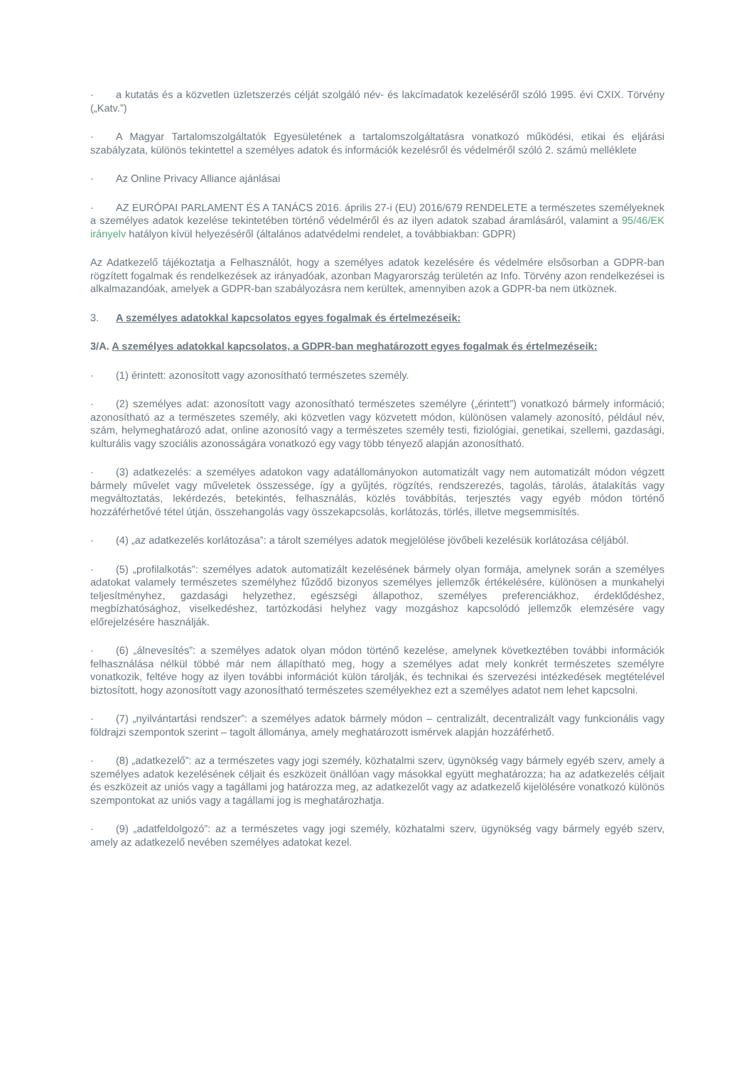· a kutatás és a közvetlen üzletszerzés célját szolgáló név- és lakcímadatok kezeléséről szóló 1995. évi CXIX. Törvény („Katv.”)
· A Magyar Tartalomszolgáltatók Egyesületének a tartalomszolgáltatásra vonatkozó működési, etikai és eljárási szabályzata, különös tekintettel a személyes adatok és információk kezelésről és védelméről szóló 2. számú melléklete
· Az Online Privacy Alliance ajánlásai
· AZ EURÓPAI PARLAMENT ÉS A TANÁCS 2016. április 27-i (EU) 2016/679 RENDELETE a természetes személyeknek a személyes adatok kezelése tekintetében történő védelméről és az ilyen adatok szabad áramlásáról, valamint a 95/46/EK irányelv hatályon kívül helyezéséről (általános adatvédelmi rendelet, a továbbiakban: GDPR)
Az Adatkezelő tájékoztatja a Felhasználót, hogy a személyes adatok kezelésére és védelmére elsősorban a GDPR-ban rögzített fogalmak és rendelkezések az irányadóak, azonban Magyarország területén az Info. Törvény azon rendelkezései is alkalmazandóak, amelyek a GDPR-ban szabályozásra nem kerültek, amennyiben azok a GDPR-ba nem ütköznek.
3. A személyes adatokkal kapcsolatos egyes fogalmak és értelmezéseik:
3/A. A személyes adatokkal kapcsolatos, a GDPR-ban meghatározott egyes fogalmak és értelmezéseik:
· (1) érintett: azonosított vagy azonosítható természetes személy.
· (2) személyes adat: azonosított vagy azonosítható természetes személyre („érintett”) vonatkozó bármely információ; azonosítható az a természetes személy, aki közvetlen vagy közvetett módon, különösen valamely azonosító, például név, szám, helymeghatározó adat, online azonosító vagy a természetes személy testi, fiziológiai, genetikai, szellemi, gazdasági, kulturális vagy szociális azonosságára vonatkozó egy vagy több tényező alapján azonosítható.
· (3) adatkezelés: a személyes adatokon vagy adatállományokon automatizált vagy nem automatizált módon végzett bármely művelet vagy műveletek összessége, így a gyűjtés, rögzítés, rendszerezés, tagolás, tárolás, átalakítás vagy megváltoztatás, lekérdezés, betekintés, felhasználás, közlés továbbítás, terjesztés vagy egyéb módon történő hozzáférhetővé tétel útján, összehangolás vagy összekapcsolás, korlátozás, törlés, illetve megsemmisítés.
· (4) „az adatkezelés korlátozása”: a tárolt személyes adatok megjelölése jövőbeli kezelésük korlátozása céljából.
· (5) „profilalkotás”: személyes adatok automatizált kezelésének bármely olyan formája, amelynek során a személyes adatokat valamely természetes személyhez fűződő bizonyos személyes jellemzők értékelésére, különösen a munkahelyi teljesítményhez, gazdasági helyzethez, egészségi állapothoz, személyes preferenciákhoz, érdeklődéshez, megbízhatósághoz, viselkedéshez, tartózkodási helyhez vagy mozgáshoz kapcsolódó jellemzők elemzésére vagy előrejelzésére használják.
· (6) „álnevesítés”: a személyes adatok olyan módon történő kezelése, amelynek következtében további információk felhasználása nélkül többé már nem állapítható meg, hogy a személyes adat mely konkrét természetes személyre vonatkozik, feltéve hogy az ilyen további információt külön tárolják, és technikai és szervezési intézkedések megtételével biztosított, hogy azonosított vagy azonosítható természetes személyekhez ezt a személyes adatot nem lehet kapcsolni.
· (7) „nyilvántartási rendszer”: a személyes adatok bármely módon – centralizált, decentralizált vagy funkcionális vagy földrajzi szempontok szerint – tagolt állománya, amely meghatározott ismérvek alapján hozzáférhető.
· (8) „adatkezelő”: az a természetes vagy jogi személy, közhatalmi szerv, ügynökség vagy bármely egyéb szerv, amely a személyes adatok kezelésének céljait és eszközeit önállóan vagy másokkal együtt meghatározza; ha az adatkezelés céljait és eszközeit az uniós vagy a tagállami jog határozza meg, az adatkezelőt vagy az adatkezelő kijelölésére vonatkozó különös szempontokat az uniós vagy a tagállami jog is meghatározhatja.
· (9) „adatfeldolgozó”: az a természetes vagy jogi személy, közhatalmi szerv, ügynökség vagy bármely egyéb szerv, amely az adatkezelő nevében személyes adatokat kezel.